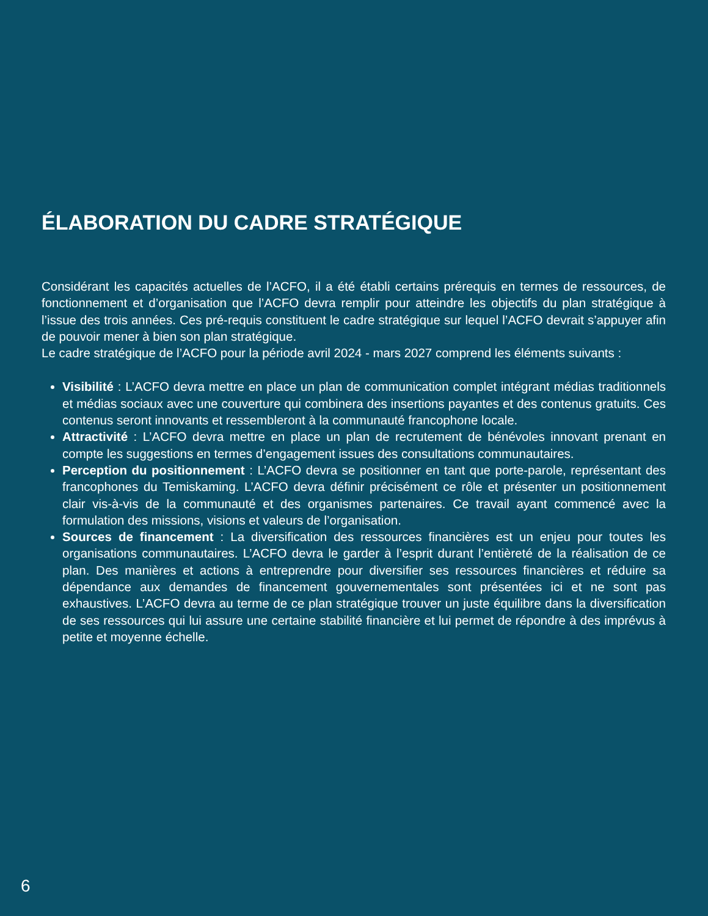ÉLABORATION DU CADRE STRATÉGIQUE
Considérant les capacités actuelles de l’ACFO, il a été établi certains prérequis en termes de ressources, de fonctionnement et d’organisation que l’ACFO devra remplir pour atteindre les objectifs du plan stratégique à l’issue des trois années. Ces pré-requis constituent le cadre stratégique sur lequel l’ACFO devrait s’appuyer afin de pouvoir mener à bien son plan stratégique.
Le cadre stratégique de l’ACFO pour la période avril 2024 - mars 2027 comprend les éléments suivants :
Visibilité : L’ACFO devra mettre en place un plan de communication complet intégrant médias traditionnels et médias sociaux avec une couverture qui combinera des insertions payantes et des contenus gratuits. Ces contenus seront innovants et ressembleront à la communauté francophone locale.
Attractivité : L’ACFO devra mettre en place un plan de recrutement de bénévoles innovant prenant en compte les suggestions en termes d’engagement issues des consultations communautaires.
Perception du positionnement : L’ACFO devra se positionner en tant que porte-parole, représentant des francophones du Temiskaming. L’ACFO devra définir précisément ce rôle et présenter un positionnement clair vis-à-vis de la communauté et des organismes partenaires. Ce travail ayant commencé avec la formulation des missions, visions et valeurs de l’organisation.
Sources de financement : La diversification des ressources financières est un enjeu pour toutes les organisations communautaires. L’ACFO devra le garder à l’esprit durant l’entièreté de la réalisation de ce plan. Des manières et actions à entreprendre pour diversifier ses ressources financières et réduire sa dépendance aux demandes de financement gouvernementales sont présentées ici et ne sont pas exhaustives. L’ACFO devra au terme de ce plan stratégique trouver un juste équilibre dans la diversification de ses ressources qui lui assure une certaine stabilité financière et lui permet de répondre à des imprévus à petite et moyenne échelle.
6